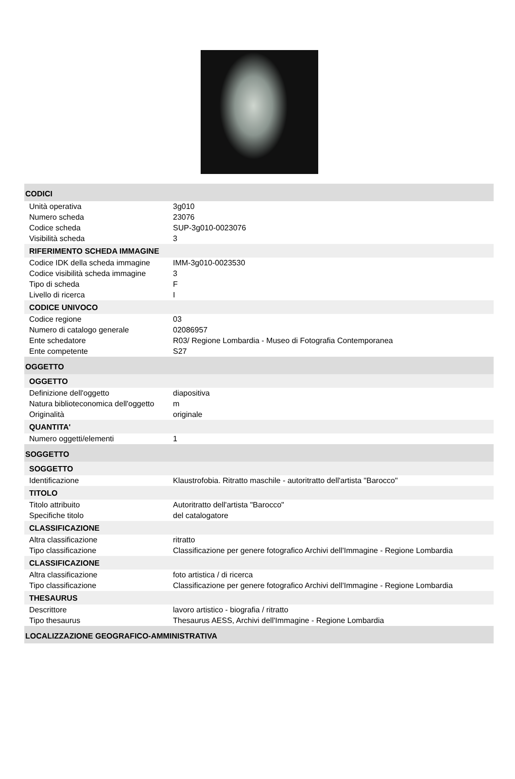| CODICI | |
| Unità operativa | 3g010 |
| Numero scheda | 23076 |
| Codice scheda | SUP-3g010-0023076 |
| Visibilità scheda | 3 |
| RIFERIMENTO SCHEDA IMMAGINE | |
| Codice IDK della scheda immagine | IMM-3g010-0023530 |
| Codice visibilità scheda immagine | 3 |
| Tipo di scheda | F |
| Livello di ricerca | I |
| CODICE UNIVOCO | |
| Codice regione | 03 |
| Numero di catalogo generale | 02086957 |
| Ente schedatore | R03/ Regione Lombardia - Museo di Fotografia Contemporanea |
| Ente competente | S27 |
| OGGETTO | |
| OGGETTO | |
| Definizione dell'oggetto | diapositiva |
| Natura biblioteconomica dell'oggetto | m |
| Originalità | originale |
| QUANTITA' | |
| Numero oggetti/elementi | 1 |
| SOGGETTO | |
| SOGGETTO | |
| Identificazione | Klaustrofobia. Ritratto maschile - autoritratto dell'artista "Barocco" |
| TITOLO | |
| Titolo attribuito | Autoritratto dell'artista "Barocco" |
| Specifiche titolo | del catalogatore |
| CLASSIFICAZIONE | |
| Altra classificazione | ritratto |
| Tipo classificazione | Classificazione per genere fotografico Archivi dell'Immagine - Regione Lombardia |
| CLASSIFICAZIONE | |
| Altra classificazione | foto artistica / di ricerca |
| Tipo classificazione | Classificazione per genere fotografico Archivi dell'Immagine - Regione Lombardia |
| THESAURUS | |
| Descrittore | lavoro artistico - biografia / ritratto |
| Tipo thesaurus | Thesaurus AESS, Archivi dell'Immagine - Regione Lombardia |
| LOCALIZZAZIONE GEOGRAFICO-AMMINISTRATIVA | |